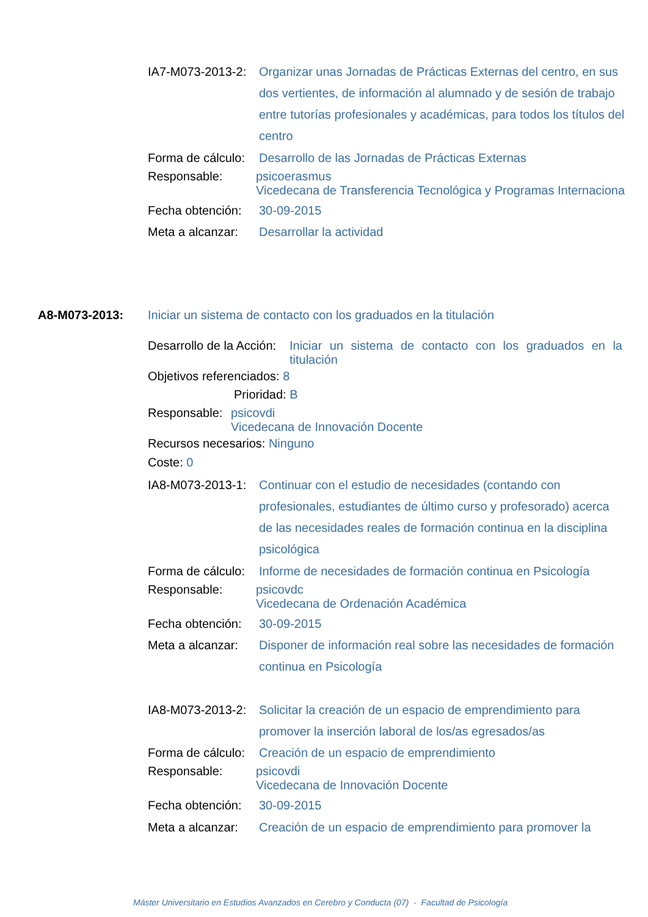IA7-M073-2013-2:
Organizar unas Jornadas de Prácticas Externas del centro, en sus dos vertientes, de información al alumnado y de sesión de trabajo entre tutorías profesionales y académicas, para todos los títulos del centro
Forma de cálculo:
Desarrollo de las Jornadas de Prácticas Externas
Responsable: psicoerasmus
Vicedecana de Transferencia Tecnológica y Programas Internaciona
Fecha obtención:
30-09-2015
Meta a alcanzar:
Desarrollar la actividad
A8-M073-2013: Iniciar un sistema de contacto con los graduados en la titulación
Desarrollo de la Acción:
Iniciar un sistema de contacto con los graduados en la titulación
Objetivos referenciados: 8
Prioridad: B
Responsable:
psicovdi
Vicedecana de Innovación Docente
Recursos necesarios: Ninguno
Coste: 0
IA8-M073-2013-1:
Continuar con el estudio de necesidades (contando con profesionales, estudiantes de último curso y profesorado) acerca de las necesidades reales de formación continua en la disciplina psicológica
Forma de cálculo:
Informe de necesidades de formación continua en Psicología
Responsable: psicovdc
Vicedecana de Ordenación Académica
Fecha obtención:
30-09-2015
Meta a alcanzar:
Disponer de información real sobre las necesidades de formación continua en Psicología
IA8-M073-2013-2:
Solicitar la creación de un espacio de emprendimiento para promover la inserción laboral de los/as egresados/as
Forma de cálculo:
Creación de un espacio de emprendimiento
Responsable: psicovdi
Vicedecana de Innovación Docente
Fecha obtención:
30-09-2015
Meta a alcanzar:
Creación de un espacio de emprendimiento para promover la
Máster Universitario en Estudios Avanzados en Cerebro y Conducta (07) - Facultad de Psicología